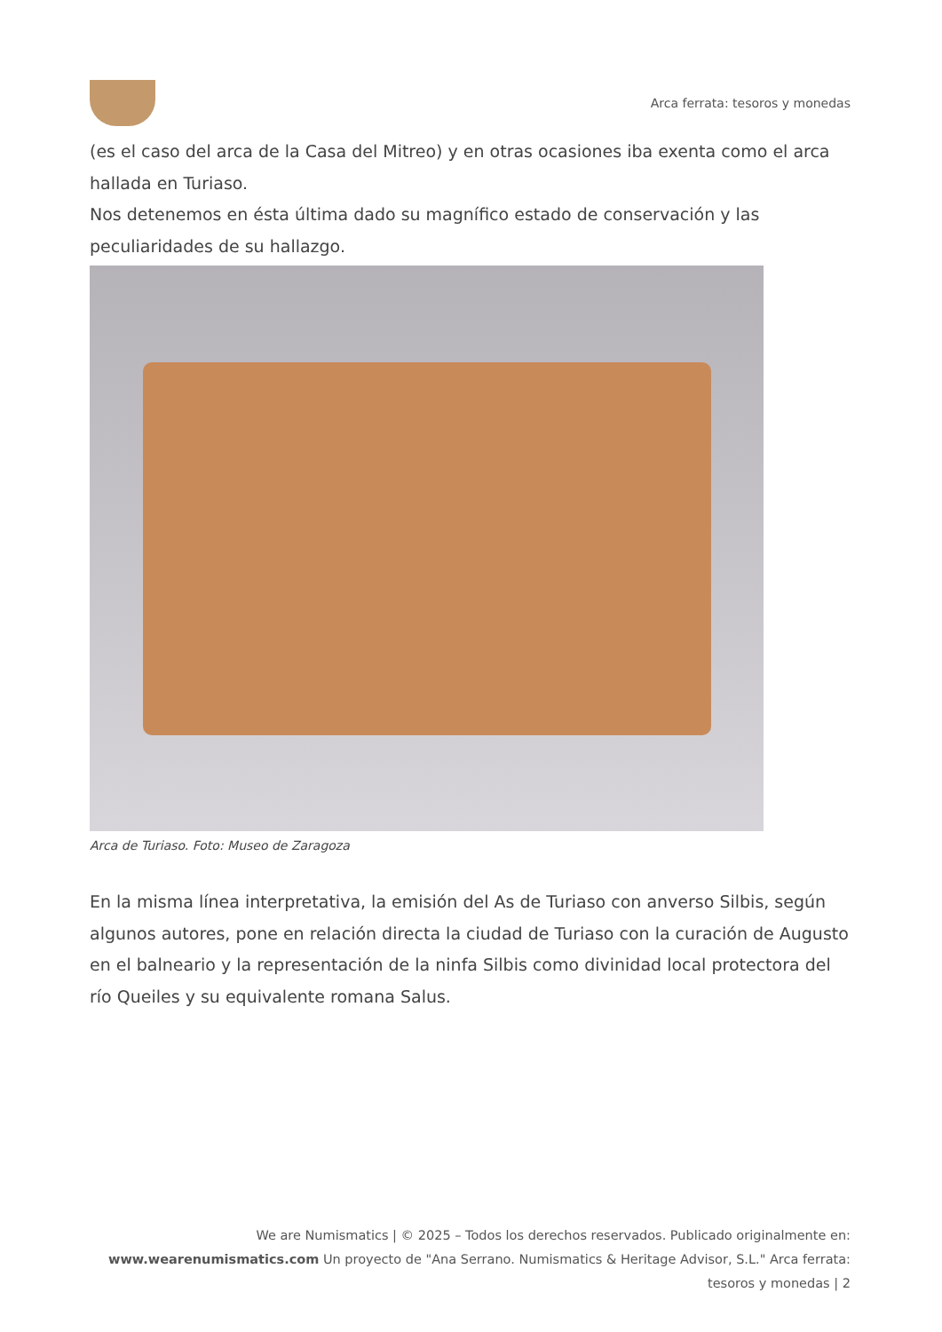Arca ferrata: tesoros y monedas
(es el caso del arca de la Casa del Mitreo) y en otras ocasiones iba exenta como el arca hallada en Turiaso.
Nos detenemos en ésta última dado su magnífico estado de conservación y las peculiaridades de su hallazgo.
Arca de Turiaso. Foto: Museo de Zaragoza
En la misma línea interpretativa, la emisión del As de Turiaso con anverso Silbis, según algunos autores, pone en relación directa la ciudad de Turiaso con la curación de Augusto en el balneario y la representación de la ninfa Silbis como divinidad local protectora del río Queiles y su equivalente romana Salus.
We are Numismatics | © 2025 – Todos los derechos reservados. Publicado originalmente en: www.wearenumismatics.com Un proyecto de "Ana Serrano. Numismatics & Heritage Advisor, S.L." Arca ferrata: tesoros y monedas | 2